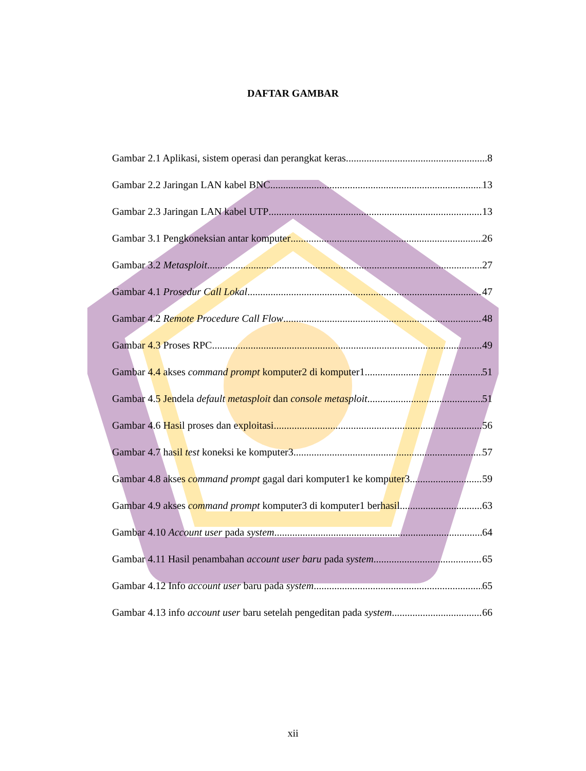DAFTAR GAMBAR
Gambar 2.1 Aplikasi, sistem operasi dan perangkat keras. 8
Gambar 2.2 Jaringan LAN kabel BNC 13
Gambar 2.3 Jaringan LAN kabel UTP 13
Gambar 3.1 Pengkoneksian antar komputer 26
Gambar 3.2 Metasploit 27
Gambar 4.1 Prosedur Call Lokal 47
Gambar 4.2 Remote Procedure Call Flow 48
Gambar 4.3 Proses RPC 49
Gambar 4.4 akses command prompt komputer2 di komputer1 51
Gambar 4.5 Jendela default metasploit dan console metasploit 51
Gambar 4.6 Hasil proses dan exploitasi 56
Gambar 4.7 hasil test koneksi ke komputer3 57
Gambar 4.8 akses command prompt gagal dari komputer1 ke komputer3 59
Gambar 4.9 akses command prompt komputer3 di komputer1 berhasil 63
Gambar 4.10 Account user pada system 64
Gambar 4.11 Hasil penambahan account user baru pada system 65
Gambar 4.12 Info account user baru pada system 65
Gambar 4.13 info account user baru setelah pengeditan pada system 66
xii